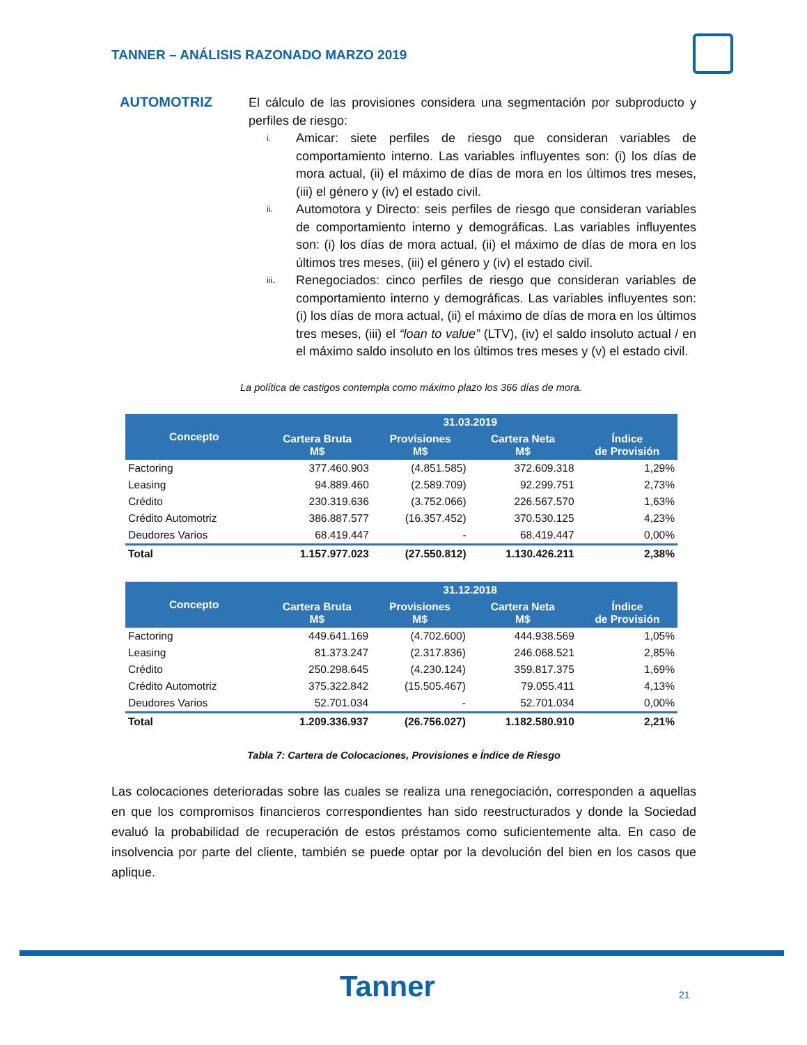TANNER – ANÁLISIS RAZONADO MARZO 2019
AUTOMOTRIZ
El cálculo de las provisiones considera una segmentación por subproducto y perfiles de riesgo:
i. Amicar: siete perfiles de riesgo que consideran variables de comportamiento interno. Las variables influyentes son: (i) los días de mora actual, (ii) el máximo de días de mora en los últimos tres meses, (iii) el género y (iv) el estado civil.
ii. Automotora y Directo: seis perfiles de riesgo que consideran variables de comportamiento interno y demográficas. Las variables influyentes son: (i) los días de mora actual, (ii) el máximo de días de mora en los últimos tres meses, (iii) el género y (iv) el estado civil.
iii. Renegociados: cinco perfiles de riesgo que consideran variables de comportamiento interno y demográficas. Las variables influyentes son: (i) los días de mora actual, (ii) el máximo de días de mora en los últimos tres meses, (iii) el “loan to value” (LTV), (iv) el saldo insoluto actual / en el máximo saldo insoluto en los últimos tres meses y (v) el estado civil.
La política de castigos contempla como máximo plazo los 366 días de mora.
| Concepto | 31.03.2019 | | | |
| --- | --- | --- | --- | --- |
| | Cartera Bruta M$ | Provisiones M$ | Cartera Neta M$ | Índice de Provisión |
| Factoring | 377.460.903 | (4.851.585) | 372.609.318 | 1,29% |
| Leasing | 94.889.460 | (2.589.709) | 92.299.751 | 2,73% |
| Crédito | 230.319.636 | (3.752.066) | 226.567.570 | 1,63% |
| Crédito Automotriz | 386.887.577 | (16.357.452) | 370.530.125 | 4,23% |
| Deudores Varios | 68.419.447 | - | 68.419.447 | 0,00% |
| Total | 1.157.977.023 | (27.550.812) | 1.130.426.211 | 2,38% |
| Concepto | 31.12.2018 | | | |
| --- | --- | --- | --- | --- |
| | Cartera Bruta M$ | Provisiones M$ | Cartera Neta M$ | Índice de Provisión |
| Factoring | 449.641.169 | (4.702.600) | 444.938.569 | 1,05% |
| Leasing | 81.373.247 | (2.317.836) | 246.068.521 | 2,85% |
| Crédito | 250.298.645 | (4.230.124) | 359.817.375 | 1,69% |
| Crédito Automotriz | 375.322.842 | (15.505.467) | 79.055.411 | 4,13% |
| Deudores Varios | 52.701.034 | - | 52.701.034 | 0,00% |
| Total | 1.209.336.937 | (26.756.027) | 1.182.580.910 | 2,21% |
Tabla 7: Cartera de Colocaciones, Provisiones e Índice de Riesgo
Las colocaciones deterioradas sobre las cuales se realiza una renegociación, corresponden a aquellas en que los compromisos financieros correspondientes han sido reestructurados y donde la Sociedad evaluó la probabilidad de recuperación de estos préstamos como suficientemente alta. En caso de insolvencia por parte del cliente, también se puede optar por la devolución del bien en los casos que aplique.
Tanner 21